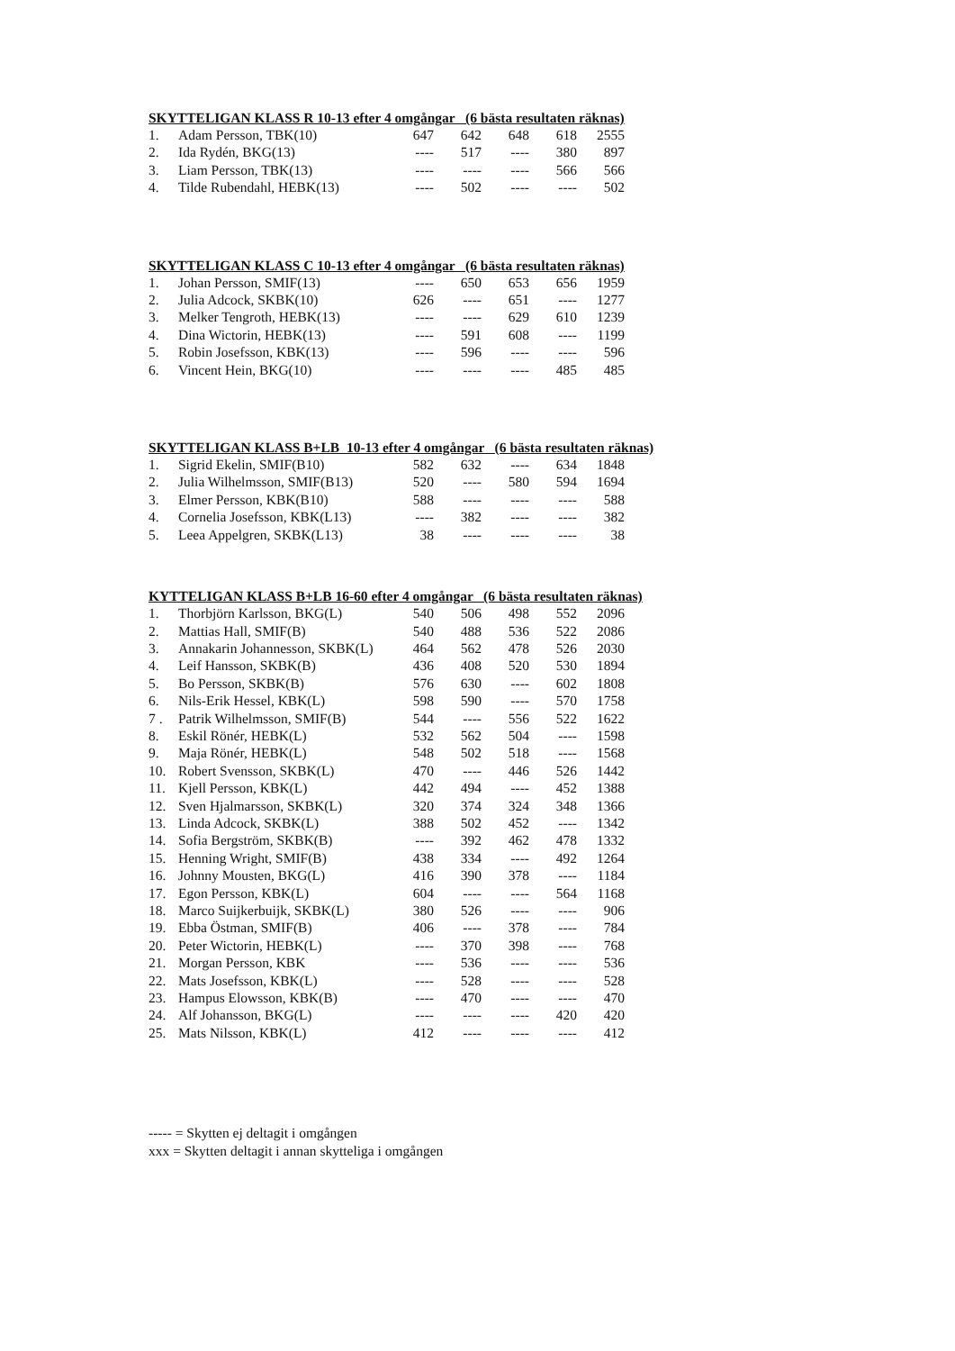SKYTTELIGAN KLASS R 10-13 efter 4 omgångar (6 bästa resultaten räknas)
| 1. | Adam Persson, TBK(10) | 647 | 642 | 648 | 618 | 2555 |
| 2. | Ida Rydén, BKG(13) | ---- | 517 | ---- | 380 | 897 |
| 3. | Liam Persson, TBK(13) | ---- | ---- | ---- | 566 | 566 |
| 4. | Tilde Rubendahl, HEBK(13) | ---- | 502 | ---- | ---- | 502 |
SKYTTELIGAN KLASS C 10-13 efter 4 omgångar (6 bästa resultaten räknas)
| 1. | Johan Persson, SMIF(13) | ---- | 650 | 653 | 656 | 1959 |
| 2. | Julia Adcock, SKBK(10) | 626 | ---- | 651 | ---- | 1277 |
| 3. | Melker Tengroth, HEBK(13) | ---- | ---- | 629 | 610 | 1239 |
| 4. | Dina Wictorin, HEBK(13) | ---- | 591 | 608 | ---- | 1199 |
| 5. | Robin Josefsson, KBK(13) | ---- | 596 | ---- | ---- | 596 |
| 6. | Vincent Hein, BKG(10) | ---- | ---- | ---- | 485 | 485 |
SKYTTELIGAN KLASS B+LB 10-13 efter 4 omgångar (6 bästa resultaten räknas)
| 1. | Sigrid Ekelin, SMIF(B10) | 582 | 632 | ---- | 634 | 1848 |
| 2. | Julia Wilhelmsson, SMIF(B13) | 520 | ---- | 580 | 594 | 1694 |
| 3. | Elmer Persson, KBK(B10) | 588 | ---- | ---- | ---- | 588 |
| 4. | Cornelia Josefsson, KBK(L13) | ---- | 382 | ---- | ---- | 382 |
| 5. | Leea Appelgren, SKBK(L13) | 38 | ---- | ---- | ---- | 38 |
KYTTELIGAN KLASS B+LB 16-60 efter 4 omgångar (6 bästa resultaten räknas)
| 1. | Thorbjörn Karlsson, BKG(L) | 540 | 506 | 498 | 552 | 2096 |
| 2. | Mattias Hall, SMIF(B) | 540 | 488 | 536 | 522 | 2086 |
| 3. | Annakarin Johannesson, SKBK(L) | 464 | 562 | 478 | 526 | 2030 |
| 4. | Leif Hansson, SKBK(B) | 436 | 408 | 520 | 530 | 1894 |
| 5. | Bo Persson, SKBK(B) | 576 | 630 | ---- | 602 | 1808 |
| 6. | Nils-Erik Hessel, KBK(L) | 598 | 590 | ---- | 570 | 1758 |
| 7 . | Patrik Wilhelmsson, SMIF(B) | 544 | ---- | 556 | 522 | 1622 |
| 8. | Eskil Rönér, HEBK(L) | 532 | 562 | 504 | ---- | 1598 |
| 9. | Maja Rönér, HEBK(L) | 548 | 502 | 518 | ---- | 1568 |
| 10. | Robert Svensson, SKBK(L) | 470 | ---- | 446 | 526 | 1442 |
| 11. | Kjell Persson, KBK(L) | 442 | 494 | ---- | 452 | 1388 |
| 12. | Sven Hjalmarsson, SKBK(L) | 320 | 374 | 324 | 348 | 1366 |
| 13. | Linda Adcock, SKBK(L) | 388 | 502 | 452 | ---- | 1342 |
| 14. | Sofia Bergström, SKBK(B) | ---- | 392 | 462 | 478 | 1332 |
| 15. | Henning Wright, SMIF(B) | 438 | 334 | ---- | 492 | 1264 |
| 16. | Johnny Mousten, BKG(L) | 416 | 390 | 378 | ---- | 1184 |
| 17. | Egon Persson, KBK(L) | 604 | ---- | ---- | 564 | 1168 |
| 18. | Marco Suijkerbuijk, SKBK(L) | 380 | 526 | ---- | ---- | 906 |
| 19. | Ebba Östman, SMIF(B) | 406 | ---- | 378 | ---- | 784 |
| 20. | Peter Wictorin, HEBK(L) | ---- | 370 | 398 | ---- | 768 |
| 21. | Morgan Persson, KBK | ---- | 536 | ---- | ---- | 536 |
| 22. | Mats Josefsson, KBK(L) | ---- | 528 | ---- | ---- | 528 |
| 23. | Hampus Elowsson, KBK(B) | ---- | 470 | ---- | ---- | 470 |
| 24. | Alf Johansson, BKG(L) | ---- | ---- | ---- | 420 | 420 |
| 25. | Mats Nilsson, KBK(L) | 412 | ---- | ---- | ---- | 412 |
----- = Skytten ej deltagit i omgången
xxx = Skytten deltagit i annan skytteliga i omgången